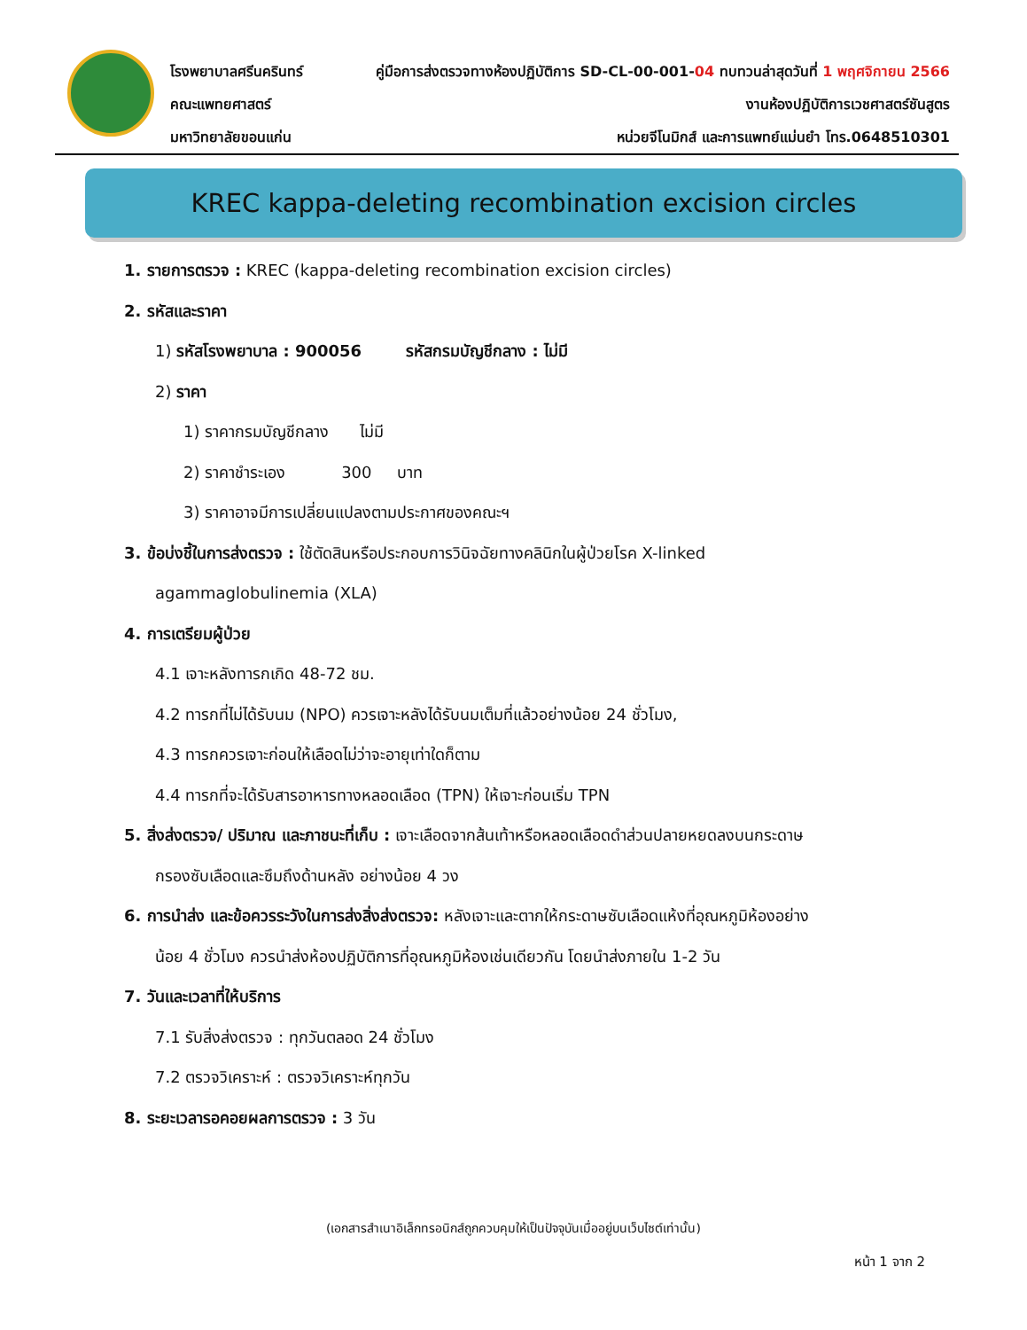โรงพยาบาลศรีนครินทร์
คณะแพทยศาสตร์
มหาวิทยาลัยขอนแก่น
คู่มือการส่งตรวจทางห้องปฏิบัติการ SD-CL-00-001-04 ทบทวนล่าสุดวันที่ 1 พฤศจิกายน 2566
งานห้องปฏิบัติการเวชศาสตร์ชันสูตร
หน่วยจีโนมิกส์ และการแพทย์แม่นยำ โทร.0648510301
KREC kappa-deleting recombination excision circles
1. รายการตรวจ : KREC (kappa-deleting recombination excision circles)
2. รหัสและราคา
1) รหัสโรงพยาบาล : 900056 รหัสกรมบัญชีกลาง : ไม่มี
2) ราคา
1) ราคากรมบัญชีกลาง ไม่มี
2) ราคาชำระเอง 300 บาท
3) ราคาอาจมีการเปลี่ยนแปลงตามประกาศของคณะฯ
3. ข้อบ่งชี้ในการส่งตรวจ : ใช้ตัดสินหรือประกอบการวินิจฉัยทางคลินิกในผู้ป่วยโรค X-linked
agammaglobulinemia (XLA)
4. การเตรียมผู้ป่วย
4.1 เจาะหลังทารกเกิด 48-72 ชม.
4.2 ทารกที่ไม่ได้รับนม (NPO) ควรเจาะหลังได้รับนมเต็มที่แล้วอย่างน้อย 24 ชั่วโมง,
4.3 ทารกควรเจาะก่อนให้เลือดไม่ว่าจะอายุเท่าใดก็ตาม
4.4 ทารกที่จะได้รับสารอาหารทางหลอดเลือด (TPN) ให้เจาะก่อนเริ่ม TPN
5. สิ่งส่งตรวจ/ ปริมาณ และภาชนะที่เก็บ : เจาะเลือดจากส้นเท้าหรือหลอดเลือดดำส่วนปลายหยดลงบนกระดาษ
กรองซับเลือดและซึมถึงด้านหลัง อย่างน้อย 4 วง
6. การนำส่ง และข้อควรระวังในการส่งสิ่งส่งตรวจ: หลังเจาะและตากให้กระดาษซับเลือดแห้งที่อุณหภูมิห้องอย่าง
น้อย 4 ชั่วโมง ควรนำส่งห้องปฏิบัติการที่อุณหภูมิห้องเช่นเดียวกัน โดยนำส่งภายใน 1-2 วัน
7. วันและเวลาที่ให้บริการ
7.1 รับสิ่งส่งตรวจ : ทุกวันตลอด 24 ชั่วโมง
7.2 ตรวจวิเคราะห์ : ตรวจวิเคราะห์ทุกวัน
8. ระยะเวลารอคอยผลการตรวจ : 3 วัน
(เอกสารสำเนาอิเล็กทรอนิกส์ถูกควบคุมให้เป็นปัจจุบันเมื่ออยู่บนเว็บไซต์เท่านั้น)
หน้า 1 จาก 2